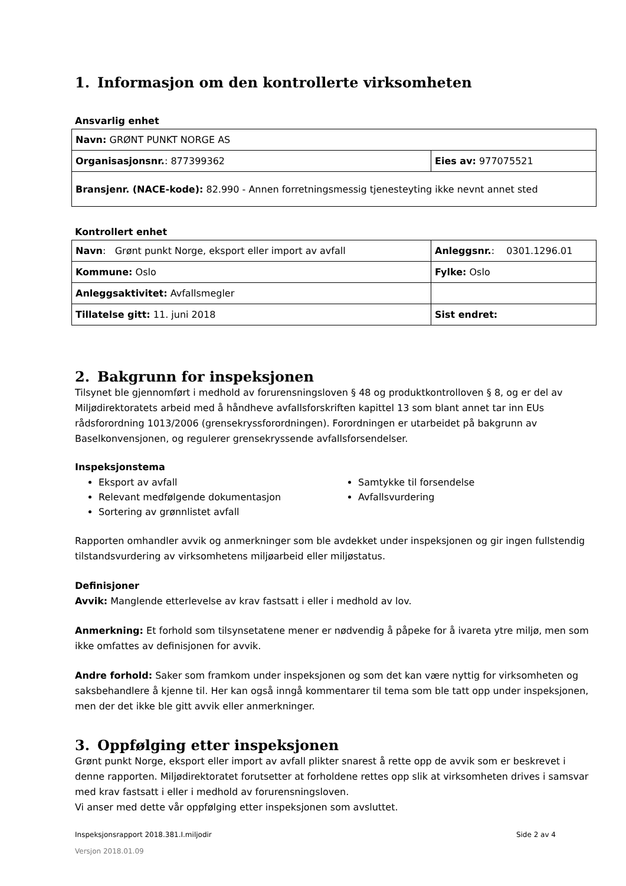1. Informasjon om den kontrollerte virksomheten
Ansvarlig enhet
| Navn: GRØNT PUNKT NORGE AS | |
| Organisasjonsnr. : 877399362 | Eies av: 977075521 |
| Bransjenr. (NACE-kode): 82.990 - Annen forretningsmessig tjenesteyting ikke nevnt annet sted | |
Kontrollert enhet
| Navn : Grønt punkt Norge, eksport eller import av avfall | Anleggsnr. : 0301.1296.01 |
| Kommune: Oslo | Fylke: Oslo |
| Anleggsaktivitet: Avfallsmegler | |
| Tillatelse gitt: 11. juni 2018 | Sist endret: |
2. Bakgrunn for inspeksjonen
Tilsynet ble gjennomført i medhold av forurensningsloven § 48 og produktkontrolloven § 8, og er del av Miljødirektoratets arbeid med å håndheve avfallsforskriften kapittel 13 som blant annet tar inn EUs rådsforordning 1013/2006 (grensekryssforordningen). Forordningen er utarbeidet på bakgrunn av Baselkonvensjonen, og regulerer grensekryssende avfallsforsendelser.
Inspeksjonstema
Eksport av avfall
Relevant medfølgende dokumentasjon
Sortering av grønnlistet avfall
Samtykke til forsendelse
Avfallsvurdering
Rapporten omhandler avvik og anmerkninger som ble avdekket under inspeksjonen og gir ingen fullstendig tilstandsvurdering av virksomhetens miljøarbeid eller miljøstatus.
Definisjoner
Avvik: Manglende etterlevelse av krav fastsatt i eller i medhold av lov.
Anmerkning: Et forhold som tilsynsetatene mener er nødvendig å påpeke for å ivareta ytre miljø, men som ikke omfattes av definisjonen for avvik.
Andre forhold: Saker som framkom under inspeksjonen og som det kan være nyttig for virksomheten og saksbehandlere å kjenne til. Her kan også inngå kommentarer til tema som ble tatt opp under inspeksjonen, men der det ikke ble gitt avvik eller anmerkninger.
3. Oppfølging etter inspeksjonen
Grønt punkt Norge, eksport eller import av avfall plikter snarest å rette opp de avvik som er beskrevet i denne rapporten. Miljødirektoratet forutsetter at forholdene rettes opp slik at virksomheten drives i samsvar med krav fastsatt i eller i medhold av forurensningsloven.
Vi anser med dette vår oppfølging etter inspeksjonen som avsluttet.
Inspeksjonsrapport 2018.381.I.miljodir Side 2 av 4
Versjon 2018.01.09